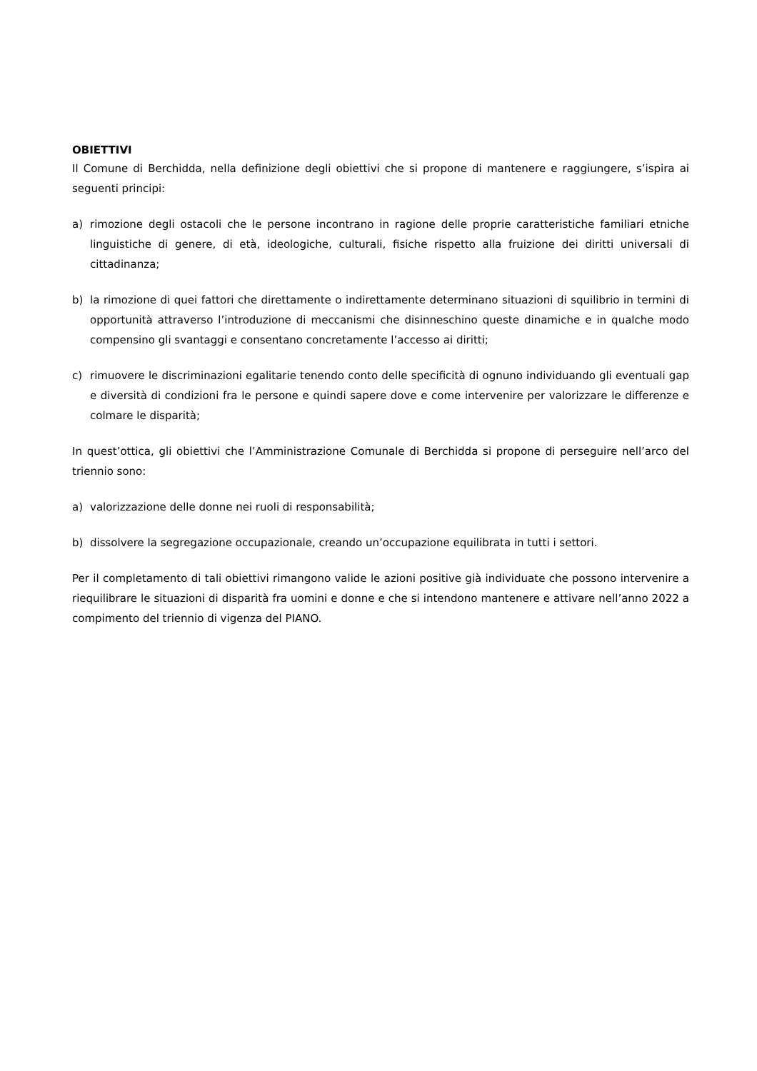OBIETTIVI
Il Comune di Berchidda, nella definizione degli obiettivi che si propone di mantenere e raggiungere, s’ispira ai seguenti principi:
a) rimozione degli ostacoli che le persone incontrano in ragione delle proprie caratteristiche familiari etniche linguistiche di genere, di età, ideologiche, culturali, fisiche rispetto alla fruizione dei diritti universali di cittadinanza;
b) la rimozione di quei fattori che direttamente o indirettamente determinano situazioni di squilibrio in termini di opportunità attraverso l’introduzione di meccanismi che disinneschino queste dinamiche e in qualche modo compensino gli svantaggi e consentano concretamente l’accesso ai diritti;
c) rimuovere le discriminazioni egalitarie tenendo conto delle specificità di ognuno individuando gli eventuali gap e diversità di condizioni fra le persone e quindi sapere dove e come intervenire per valorizzare le differenze e colmare le disparità;
In quest’ottica, gli obiettivi che l’Amministrazione Comunale di Berchidda si propone di perseguire nell’arco del triennio sono:
a) valorizzazione delle donne nei ruoli di responsabilità;
b) dissolvere la segregazione occupazionale, creando un’occupazione equilibrata in tutti i settori.
Per il completamento di tali obiettivi rimangono valide le azioni positive già individuate che possono intervenire a riequilibrare le situazioni di disparità fra uomini e donne e che si intendono mantenere e attivare nell’anno 2022 a compimento del triennio di vigenza del PIANO.